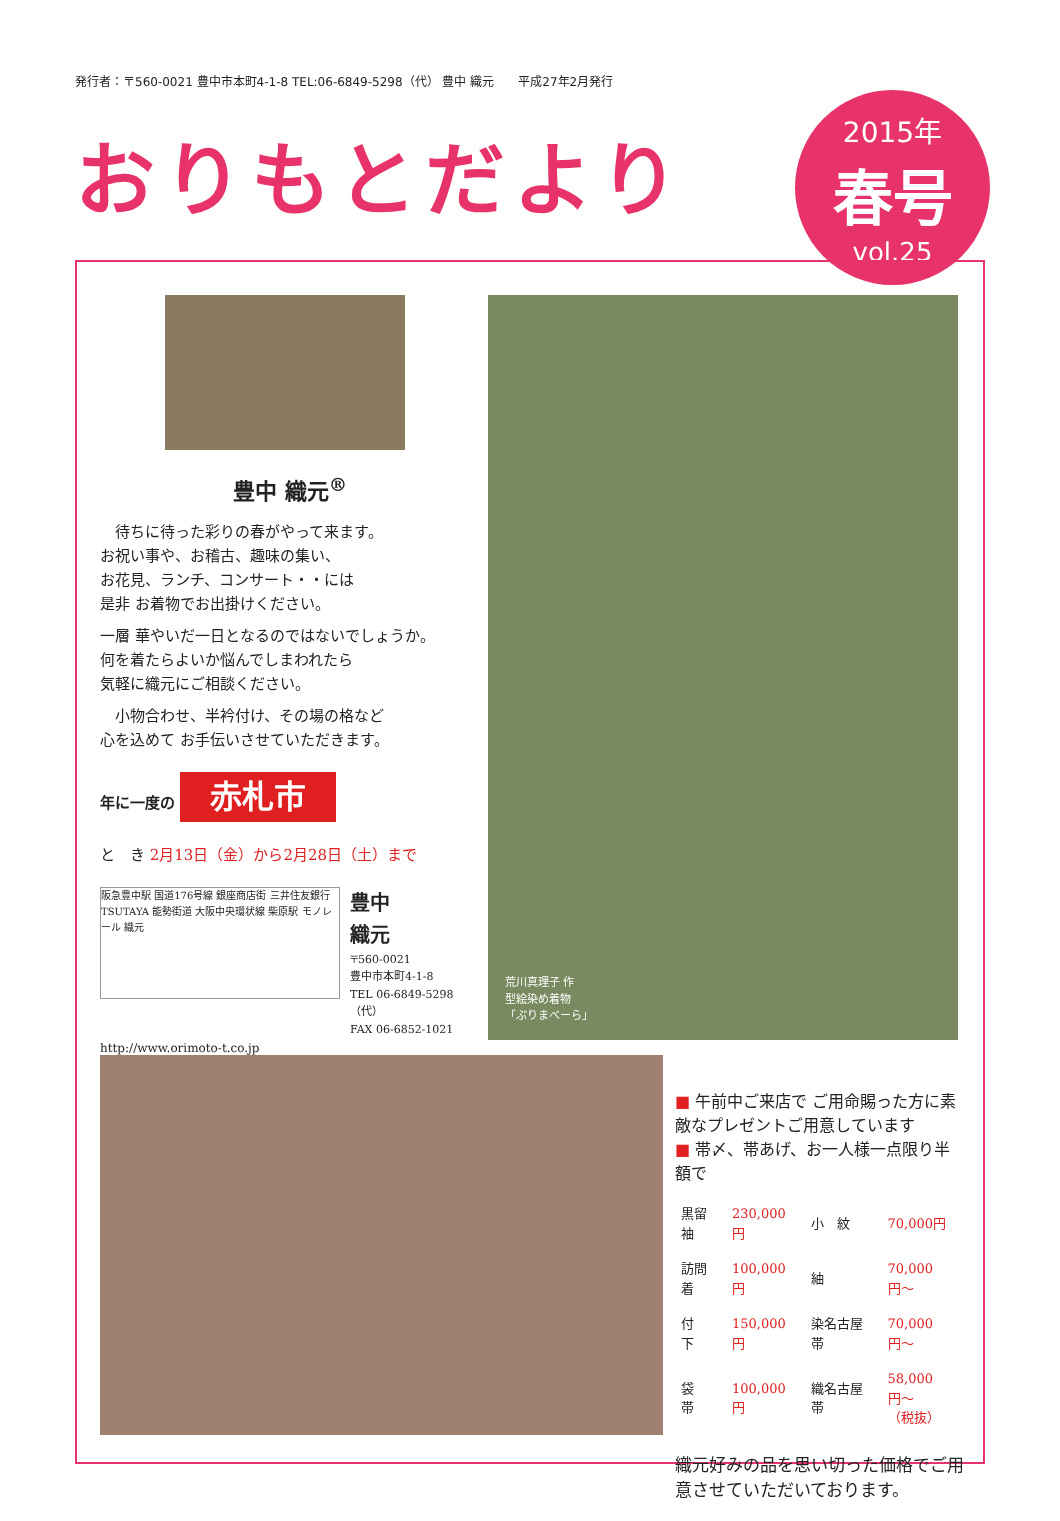発行者：〒560-0021 豊中市本町4-1-8 TEL:06-6849-5298（代） 豊中 織元　　平成27年2月発行
おりもとだより
2015年
春号
vol.25
荒川真理子 作
型絵染め着物
「ぷりまべーら」
豊中 織元<sup>®</sup>
　待ちに待った彩りの春がやって来ます。
お祝い事や、お稽古、趣味の集い、
お花見、ランチ、コンサート・・には
是非 お着物でお出掛けください。
一層 華やいだ一日となるのではないでしょうか。
何を着たらよいか悩んでしまわれたら
気軽に織元にご相談ください。
　小物合わせ、半衿付け、その場の格など
心を込めて お手伝いさせていただきます。
年に一度の 赤札市
と　き 2月13日（金）から2月28日（土）まで
阪急豊中駅 国道176号線 銀座商店街 三井住友銀行 TSUTAYA 能勢街道 大阪中央環状線 柴原駅 モノレール 織元
豊中
織元
〒560-0021
豊中市本町4-1-8
TEL 06-6849-5298（代）
FAX 06-6852-1021
http://www.orimoto-t.co.jp
■ 午前中ご来店で ご用命賜った方に素敵なプレゼントご用意しています
■ 帯〆、帯あげ、お一人様一点限り半額で
| 黒留袖 | 230,000円 | 小 紋 | 70,000円 |
| 訪問着 | 100,000円 | 紬 | 70,000円〜 |
| 付 下 | 150,000円 | 染名古屋帯 | 70,000円〜 |
| 袋 帯 | 100,000円 | 織名古屋帯 | 58,000円〜 （税抜） |
織元好みの品を思い切った価格でご用意させていただいております。